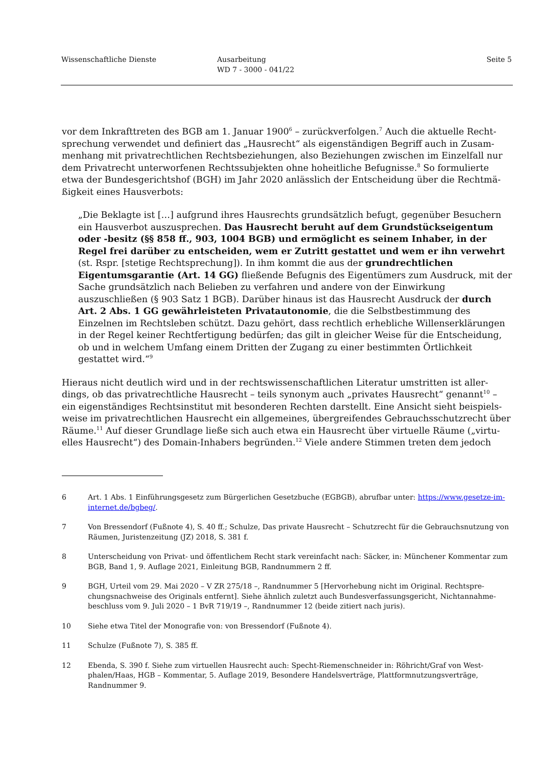Wissenschaftliche Dienste Ausarbeitung
WD 7 - 3000 - 041/22
Seite 5
vor dem Inkrafttreten des BGB am 1. Januar 1900<sup>6</sup> – zurückverfolgen.<sup>7</sup> Auch die aktuelle Recht­sprechung verwendet und definiert das „Hausrecht“ als eigenständigen Begriff auch in Zusam­menhang mit privatrechtlichen Rechtsbeziehungen, also Beziehungen zwischen im Einzelfall nur dem Privatrecht unterworfenen Rechtssubjekten ohne hoheitliche Befugnisse.<sup>8</sup> So formulierte etwa der Bundesgerichtshof (BGH) im Jahr 2020 anlässlich der Entscheidung über die Rechtmä­ßigkeit eines Hausverbots:
„Die Beklagte ist […] aufgrund ihres Hausrechts grundsätzlich befugt, gegenüber Besuchern ein Hausverbot auszusprechen. Das Hausrecht beruht auf dem Grundstückseigentum oder -besitz (§§ 858 ff., 903, 1004 BGB) und ermöglicht es seinem Inhaber, in der Regel frei darüber zu entscheiden, wem er Zutritt gestattet und wem er ihn verwehrt (st. Rspr. [stetige Rechtsprechung]). In ihm kommt die aus der grundrechtlichen Eigentumsgarantie (Art. 14 GG) fließende Befugnis des Eigentümers zum Ausdruck, mit der Sache grundsätzlich nach Belieben zu verfahren und andere von der Einwirkung auszuschließen (§ 903 Satz 1 BGB). Darüber hinaus ist das Hausrecht Ausdruck der durch Art. 2 Abs. 1 GG gewähr­leisteten Privatautonomie, die die Selbstbestimmung des Einzelnen im Rechtsleben schützt. Dazu gehört, dass rechtlich erhebliche Willenserklärungen in der Regel keiner Rechtfertigung bedürfen; das gilt in gleicher Weise für die Entscheidung, ob und in welchem Umfang einem Dritten der Zugang zu einer bestimmten Örtlichkeit gestattet wird.“<sup>9</sup>
Hieraus nicht deutlich wird und in der rechtswissenschaftlichen Literatur umstritten ist aller­dings, ob das privatrechtliche Hausrecht – teils synonym auch „privates Hausrecht“ genannt<sup>10</sup> – ein eigenständiges Rechtsinstitut mit besonderen Rechten darstellt. Eine Ansicht sieht beispiels­weise im privatrechtlichen Hausrecht ein allgemeines, übergreifendes Gebrauchsschutzrecht über Räume.<sup>11</sup> Auf dieser Grundlage ließe sich auch etwa ein Hausrecht über virtuelle Räume („virtu­elles Hausrecht“) des Domain-Inhabers begründen.<sup>12</sup> Viele andere Stimmen treten dem jedoch
6 Art. 1 Abs. 1 Einführungsgesetz zum Bürgerlichen Gesetzbuche (EGBGB), abrufbar unter: https://www.gesetze-im-internet.de/bgbeg/.
7 Von Bressendorf (Fußnote 4), S. 40 ff.; Schulze, Das private Hausrecht – Schutzrecht für die Gebrauchsnutzung von Räumen, Juristenzeitung (JZ) 2018, S. 381 f.
8 Unterscheidung von Privat- und öffentlichem Recht stark vereinfacht nach: Säcker, in: Münchener Kommentar zum BGB, Band 1, 9. Auflage 2021, Einleitung BGB, Randnummern 2 ff.
9 BGH, Urteil vom 29. Mai 2020 – V ZR 275/18 –, Randnummer 5 [Hervorhebung nicht im Original. Rechtspre­chungsnachweise des Originals entfernt]. Siehe ähnlich zuletzt auch Bundesverfassungsgericht, Nichtannahme­beschluss vom 9. Juli 2020 – 1 BvR 719/19 –, Randnummer 12 (beide zitiert nach juris).
10 Siehe etwa Titel der Monografie von: von Bressendorf (Fußnote 4).
11 Schulze (Fußnote 7), S. 385 ff.
12 Ebenda, S. 390 f. Siehe zum virtuellen Hausrecht auch: Specht-Riemenschneider in: Röhricht/Graf von West­phalen/Haas, HGB – Kommentar, 5. Auflage 2019, Besondere Handelsverträge, Plattformnutzungsverträge, Randnummer 9.